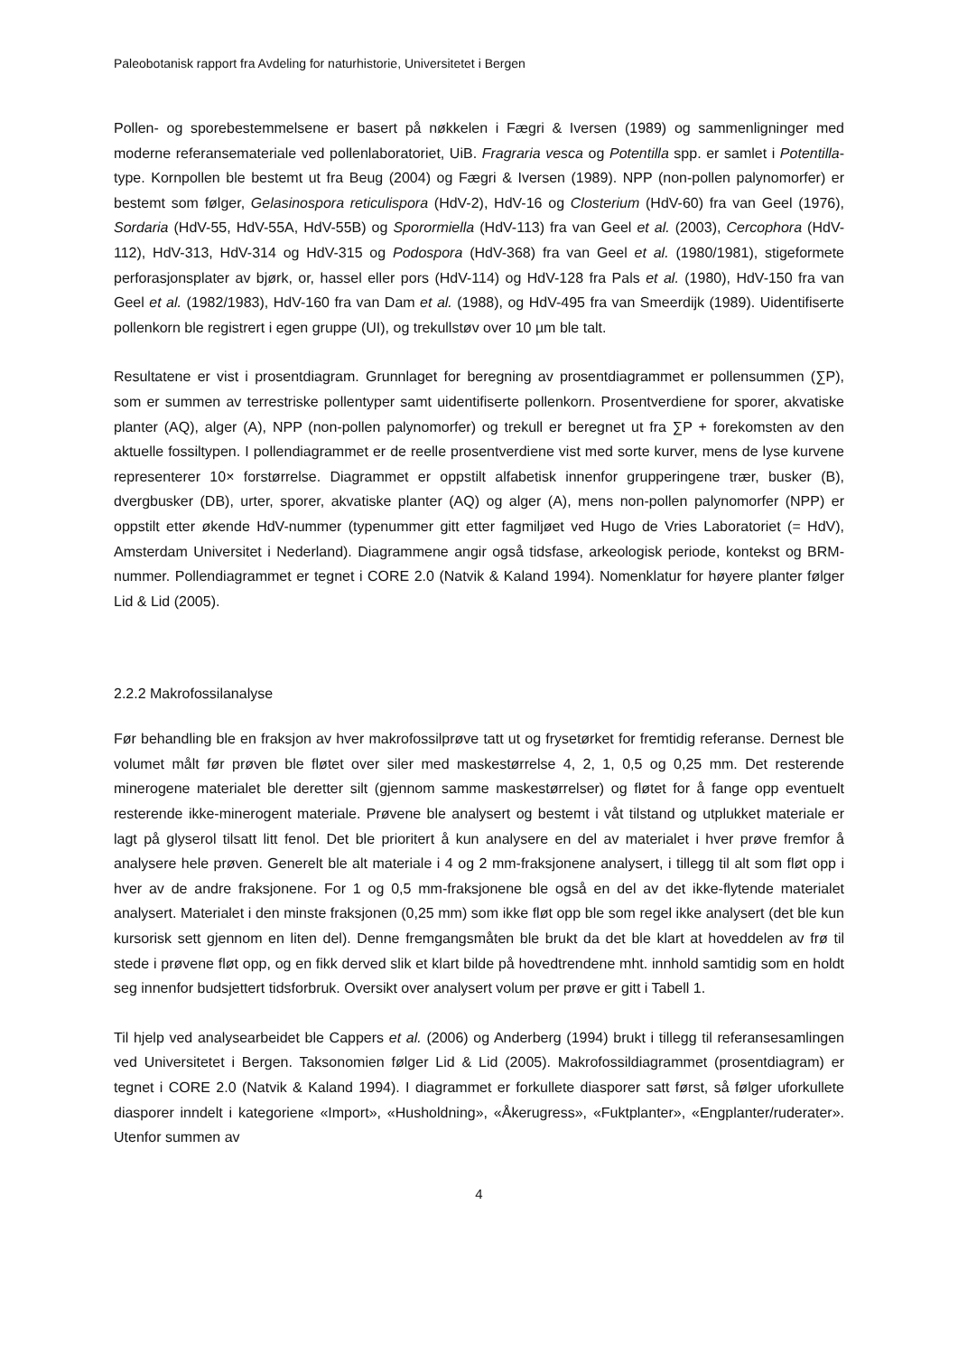Paleobotanisk rapport fra Avdeling for naturhistorie, Universitetet i Bergen
Pollen- og sporebestemmelsene er basert på nøkkelen i Fægri & Iversen (1989) og sammenligninger med moderne referansemateriale ved pollenlaboratoriet, UiB. Fragraria vesca og Potentilla spp. er samlet i Potentilla-type. Kornpollen ble bestemt ut fra Beug (2004) og Fægri & Iversen (1989). NPP (non-pollen palynomorfer) er bestemt som følger, Gelasinospora reticulispora (HdV-2), HdV-16 og Closterium (HdV-60) fra van Geel (1976), Sordaria (HdV-55, HdV-55A, HdV-55B) og Sporormiella (HdV-113) fra van Geel et al. (2003), Cercophora (HdV-112), HdV-313, HdV-314 og HdV-315 og Podospora (HdV-368) fra van Geel et al. (1980/1981), stigeformete perforasjonsplater av bjørk, or, hassel eller pors (HdV-114) og HdV-128 fra Pals et al. (1980), HdV-150 fra van Geel et al. (1982/1983), HdV-160 fra van Dam et al. (1988), og HdV-495 fra van Smeerdijk (1989). Uidentifiserte pollenkorn ble registrert i egen gruppe (UI), og trekullstøv over 10 µm ble talt.
Resultatene er vist i prosentdiagram. Grunnlaget for beregning av prosentdiagrammet er pollensummen (∑P), som er summen av terrestriske pollentyper samt uidentifiserte pollenkorn. Prosentverdiene for sporer, akvatiske planter (AQ), alger (A), NPP (non-pollen palynomorfer) og trekull er beregnet ut fra ∑P + forekomsten av den aktuelle fossiltypen. I pollendiagrammet er de reelle prosentverdiene vist med sorte kurver, mens de lyse kurvene representerer 10× forstørrelse. Diagrammet er oppstilt alfabetisk innenfor grupperingene trær, busker (B), dvergbusker (DB), urter, sporer, akvatiske planter (AQ) og alger (A), mens non-pollen palynomorfer (NPP) er oppstilt etter økende HdV-nummer (typenummer gitt etter fagmiljøet ved Hugo de Vries Laboratoriet (= HdV), Amsterdam Universitet i Nederland). Diagrammene angir også tidsfase, arkeologisk periode, kontekst og BRM-nummer. Pollendiagrammet er tegnet i CORE 2.0 (Natvik & Kaland 1994). Nomenklatur for høyere planter følger Lid & Lid (2005).
2.2.2 Makrofossilanalyse
Før behandling ble en fraksjon av hver makrofossilprøve tatt ut og frysetørket for fremtidig referanse. Dernest ble volumet målt før prøven ble fløtet over siler med maskestørrelse 4, 2, 1, 0,5 og 0,25 mm. Det resterende minerogene materialet ble deretter silt (gjennom samme maskestørrelser) og fløtet for å fange opp eventuelt resterende ikke-minerogent materiale. Prøvene ble analysert og bestemt i våt tilstand og utplukket materiale er lagt på glyserol tilsatt litt fenol. Det ble prioritert å kun analysere en del av materialet i hver prøve fremfor å analysere hele prøven. Generelt ble alt materiale i 4 og 2 mm-fraksjonene analysert, i tillegg til alt som fløt opp i hver av de andre fraksjonene. For 1 og 0,5 mm-fraksjonene ble også en del av det ikke-flytende materialet analysert. Materialet i den minste fraksjonen (0,25 mm) som ikke fløt opp ble som regel ikke analysert (det ble kun kursorisk sett gjennom en liten del). Denne fremgangsmåten ble brukt da det ble klart at hoveddelen av frø til stede i prøvene fløt opp, og en fikk derved slik et klart bilde på hovedtrendene mht. innhold samtidig som en holdt seg innenfor budsjettert tidsforbruk. Oversikt over analysert volum per prøve er gitt i Tabell 1.
Til hjelp ved analysearbeidet ble Cappers et al. (2006) og Anderberg (1994) brukt i tillegg til referansesamlingen ved Universitetet i Bergen. Taksonomien følger Lid & Lid (2005). Makrofossildiagrammet (prosentdiagram) er tegnet i CORE 2.0 (Natvik & Kaland 1994). I diagrammet er forkullete diasporer satt først, så følger uforkullete diasporer inndelt i kategoriene «Import», «Husholdning», «Åkerugress», «Fuktplanter», «Engplanter/ruderater». Utenfor summen av
4